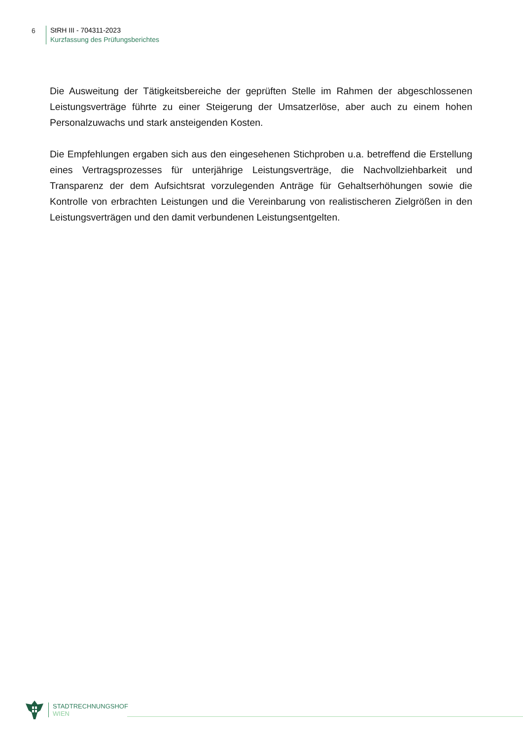6
StRH III - 704311-2023
Kurzfassung des Prüfungsberichtes
Die Ausweitung der Tätigkeitsbereiche der geprüften Stelle im Rahmen der abgeschlossenen Leistungsverträge führte zu einer Steigerung der Umsatzerlöse, aber auch zu einem hohen Personalzuwachs und stark ansteigenden Kosten.
Die Empfehlungen ergaben sich aus den eingesehenen Stichproben u.a. betreffend die Erstellung eines Vertragsprozesses für unterjährige Leistungsverträge, die Nachvollziehbarkeit und Transparenz der dem Aufsichtsrat vorzulegenden Anträge für Gehaltserhöhungen sowie die Kontrolle von erbrachten Leistungen und die Vereinbarung von realistischeren Zielgrößen in den Leistungsverträgen und den damit verbundenen Leistungsentgelten.
STADTRECHNUNGSHOF
WIEN